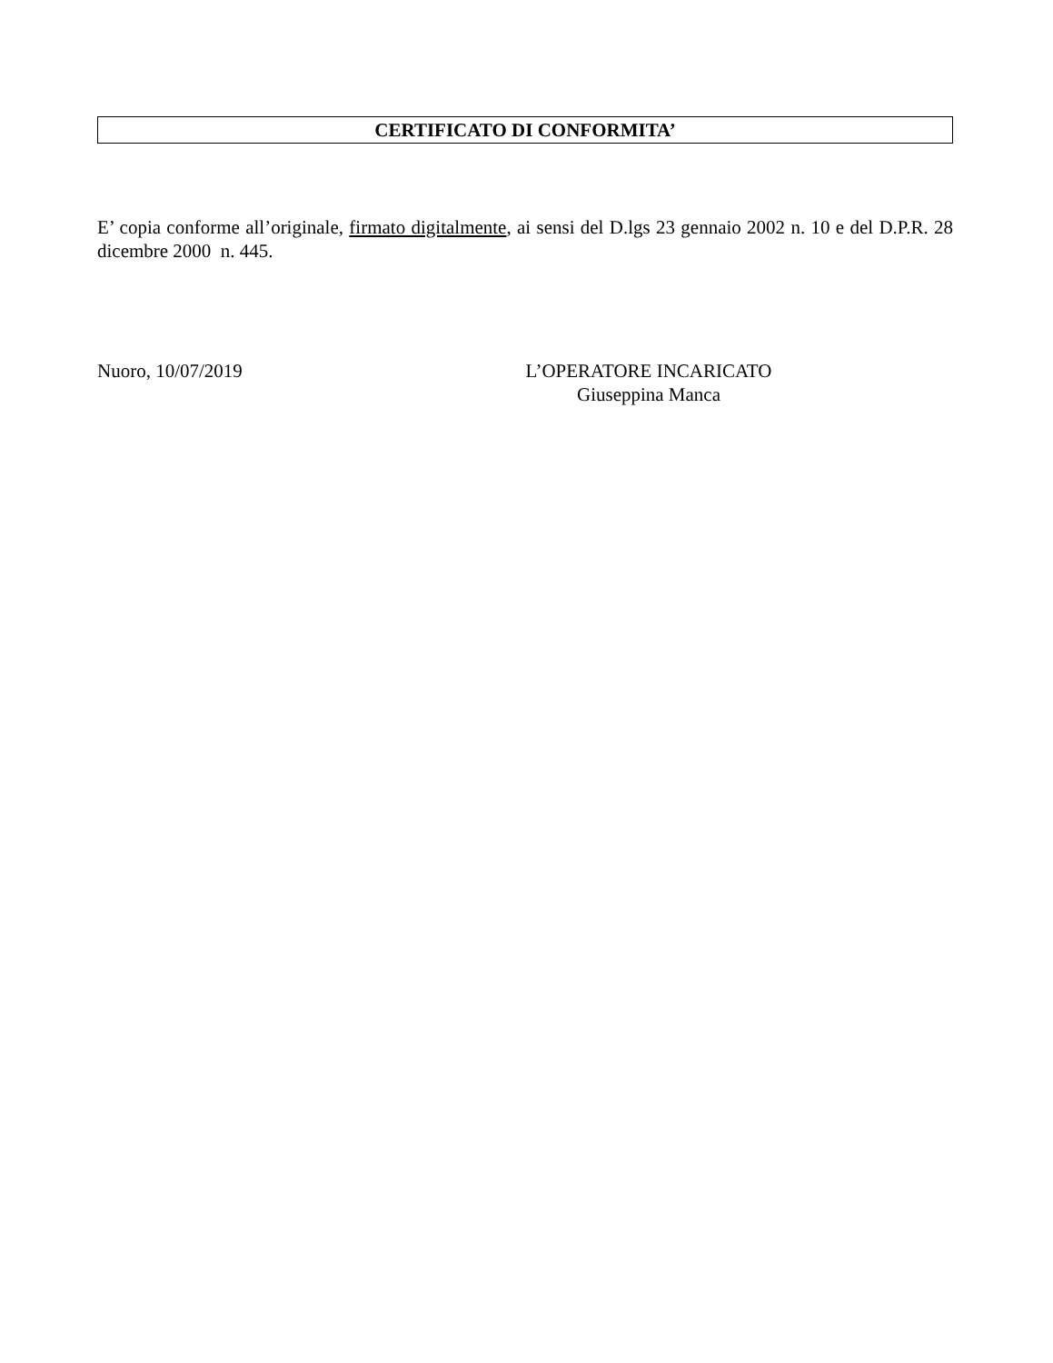CERTIFICATO DI CONFORMITA’
E’ copia conforme all’originale, firmato digitalmente, ai sensi del D.lgs 23 gennaio 2002 n. 10 e del D.P.R. 28 dicembre 2000 n. 445.
Nuoro, 10/07/2019 L’OPERATORE INCARICATO
Giuseppina Manca